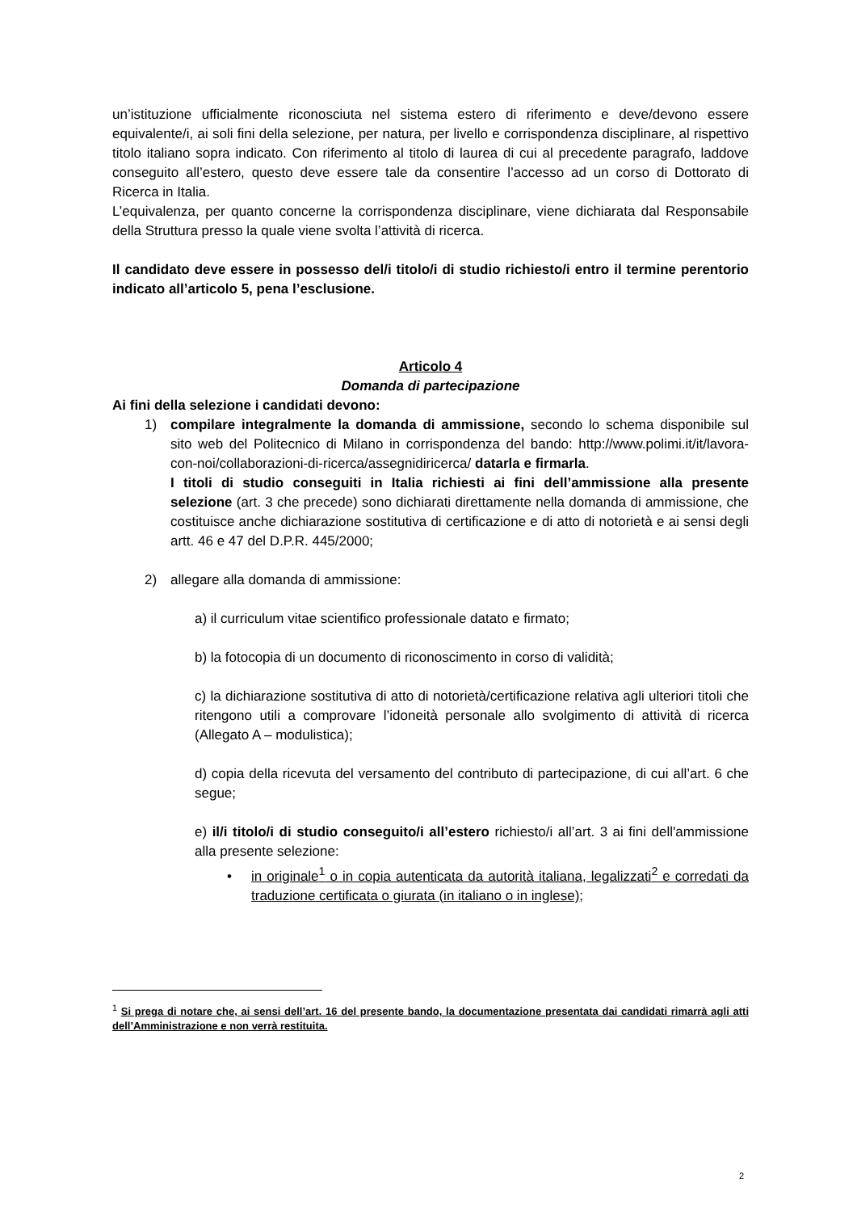un’istituzione ufficialmente riconosciuta nel sistema estero di riferimento e deve/devono essere equivalente/i, ai soli fini della selezione, per natura, per livello e corrispondenza disciplinare, al rispettivo titolo italiano sopra indicato. Con riferimento al titolo di laurea di cui al precedente paragrafo, laddove conseguito all’estero, questo deve essere tale da consentire l’accesso ad un corso di Dottorato di Ricerca in Italia.
L’equivalenza, per quanto concerne la corrispondenza disciplinare, viene dichiarata dal Responsabile della Struttura presso la quale viene svolta l’attività di ricerca.
Il candidato deve essere in possesso del/i titolo/i di studio richiesto/i entro il termine perentorio indicato all’articolo 5, pena l’esclusione.
Articolo 4
Domanda di partecipazione
Ai fini della selezione i candidati devono:
1) compilare integralmente la domanda di ammissione, secondo lo schema disponibile sul sito web del Politecnico di Milano in corrispondenza del bando: http://www.polimi.it/it/lavora-con-noi/collaborazioni-di-ricerca/assegnidiricerca/ datarla e firmarla.
I titoli di studio conseguiti in Italia richiesti ai fini dell’ammissione alla presente selezione (art. 3 che precede) sono dichiarati direttamente nella domanda di ammissione, che costituisce anche dichiarazione sostitutiva di certificazione e di atto di notorietà e ai sensi degli artt. 46 e 47 del D.P.R. 445/2000;
2) allegare alla domanda di ammissione:
a) il curriculum vitae scientifico professionale datato e firmato;
b) la fotocopia di un documento di riconoscimento in corso di validità;
c) la dichiarazione sostitutiva di atto di notorietà/certificazione relativa agli ulteriori titoli che ritengono utili a comprovare l’idoneità personale allo svolgimento di attività di ricerca (Allegato A – modulistica);
d) copia della ricevuta del versamento del contributo di partecipazione, di cui all’art. 6 che segue;
e) il/i titolo/i di studio conseguito/i all’estero richiesto/i all’art. 3 ai fini dell'ammissione alla presente selezione:
• in originale<sup>1</sup> o in copia autenticata da autorità italiana, legalizzati<sup>2</sup> e corredati da traduzione certificata o giurata (in italiano o in inglese);
<sup>1</sup> Si prega di notare che, ai sensi dell’art. 16 del presente bando, la documentazione presentata dai candidati rimarrà agli atti dell’Amministrazione e non verrà restituita.
2